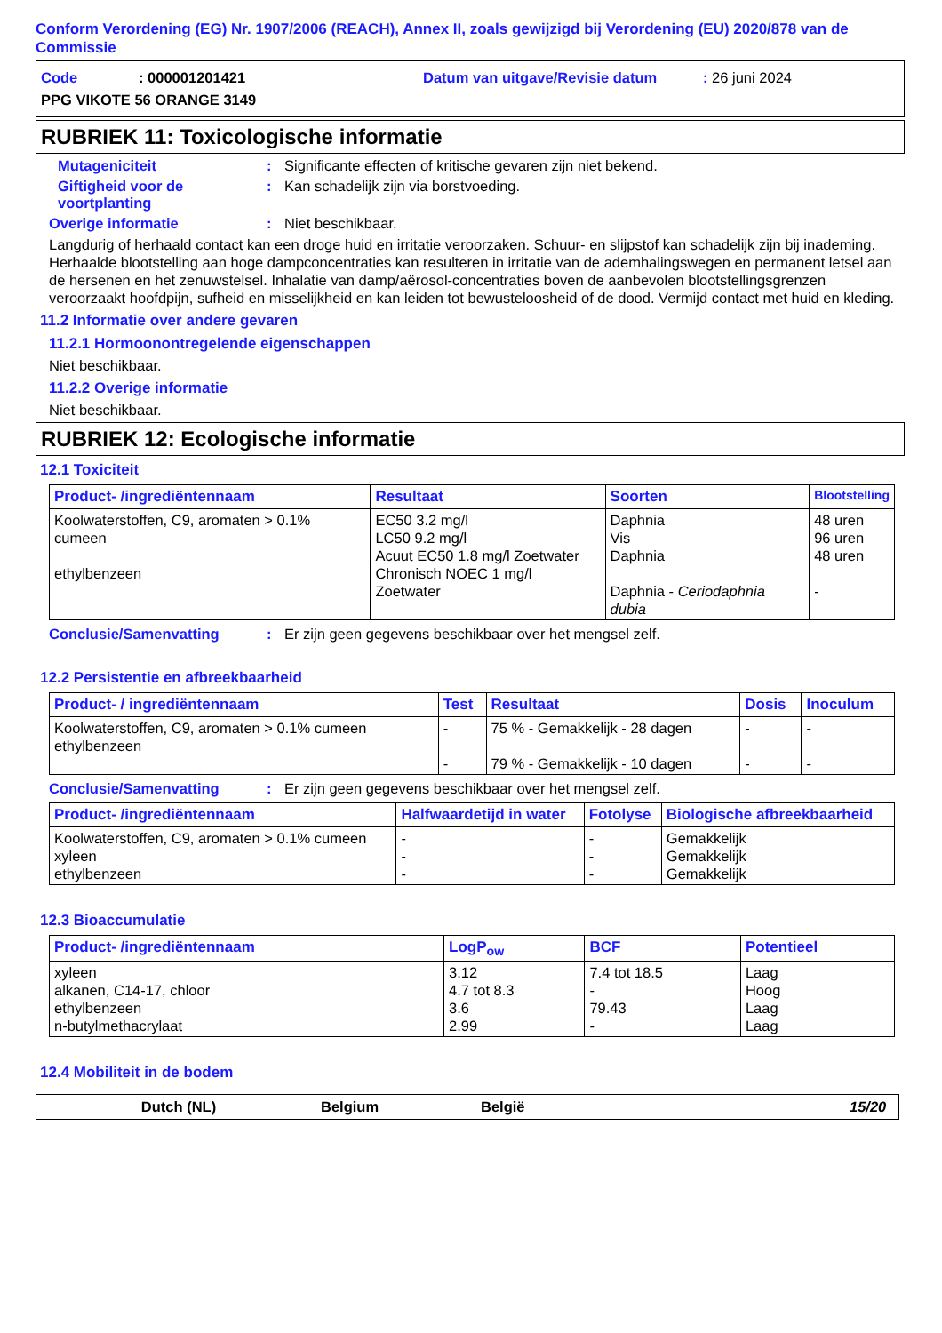Conform Verordening (EG) Nr. 1907/2006 (REACH), Annex II, zoals gewijzigd bij Verordening (EU) 2020/878 van de Commissie
Code: 000001201421 Datum van uitgave/Revisie datum: 26 juni 2024
PPG VIKOTE 56 ORANGE 3149
RUBRIEK 11: Toxicologische informatie
Mutageniciteit: Significante effecten of kritische gevaren zijn niet bekend.
Giftigheid voor de voortplanting: Kan schadelijk zijn via borstvoeding.
Overige informatie: Niet beschikbaar.
Langdurig of herhaald contact kan een droge huid en irritatie veroorzaken. Schuur- en slijpstof kan schadelijk zijn bij inademing. Herhaalde blootstelling aan hoge dampconcentraties kan resulteren in irritatie van de ademhalingswegen en permanent letsel aan de hersenen en het zenuwstelsel. Inhalatie van damp/aërosol-concentraties boven de aanbevolen blootstellingsgrenzen veroorzaakt hoofdpijn, sufheid en misselijkheid en kan leiden tot bewusteloosheid of de dood. Vermijd contact met huid en kleding.
11.2 Informatie over andere gevaren
11.2.1 Hormoonontregelende eigenschappen
Niet beschikbaar.
11.2.2 Overige informatie
Niet beschikbaar.
RUBRIEK 12: Ecologische informatie
12.1 Toxiciteit
| Product- /ingrediëntennaam | Resultaat | Soorten | Blootstelling |
| --- | --- | --- | --- |
| Koolwaterstoffen, C9, aromaten > 0.1% cumeen ethylbenzeen | EC50 3.2 mg/l LC50 9.2 mg/l Acuut EC50 1.8 mg/l Zoetwater Chronisch NOEC 1 mg/l Zoetwater | Daphnia Vis Daphnia Daphnia - Ceriodaphnia dubia | 48 uren 96 uren 48 uren - |
Conclusie/Samenvatting: Er zijn geen gegevens beschikbaar over het mengsel zelf.
12.2 Persistentie en afbreekbaarheid
| Product- / ingrediëntennaam | Test | Resultaat | Dosis | Inoculum |
| --- | --- | --- | --- | --- |
| Koolwaterstoffen, C9, aromaten > 0.1% cumeen ethylbenzeen | - - | 75 % - Gemakkelijk - 28 dagen 79 % - Gemakkelijk - 10 dagen | - - | - - |
Conclusie/Samenvatting: Er zijn geen gegevens beschikbaar over het mengsel zelf.
| Product- /ingrediëntennaam | Halfwaardetijd in water | Fotolyse | Biologische afbreekbaarheid |
| --- | --- | --- | --- |
| Koolwaterstoffen, C9, aromaten > 0.1% cumeen xyleen ethylbenzeen | - - - | - - - | Gemakkelijk Gemakkelijk Gemakkelijk |
12.3 Bioaccumulatie
| Product- /ingrediëntennaam | LogP<sub>ow</sub> | BCF | Potentieel |
| --- | --- | --- | --- |
| xyleen alkanen, C14-17, chloor ethylbenzeen n-butylmethacrylaat | 3.12 4.7 tot 8.3 3.6 2.99 | 7.4 tot 18.5 - 79.43 - | Laag Hoog Laag Laag |
12.4 Mobiliteit in de bodem
Dutch (NL) Belgium België 15/20